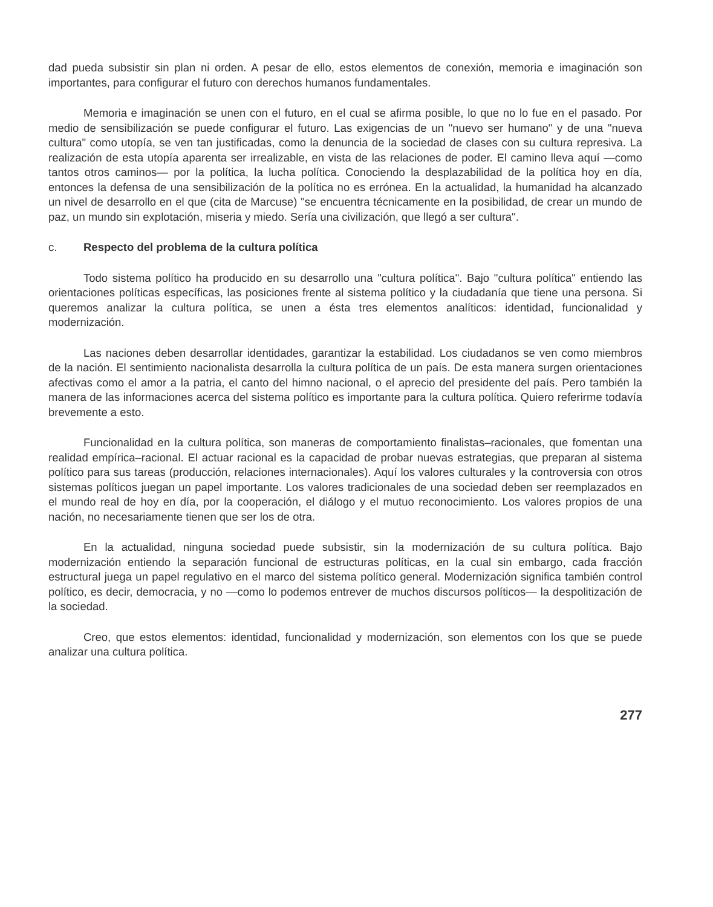dad pueda subsistir sin plan ni orden. A pesar de ello, estos elementos de conexión, memoria e imaginación son importantes, para configurar el futuro con derechos humanos fundamentales.
Memoria e imaginación se unen con el futuro, en el cual se afirma posible, lo que no lo fue en el pasado. Por medio de sensibilización se puede configurar el futuro. Las exigencias de un "nuevo ser humano" y de una "nueva cultura" como utopía, se ven tan justificadas, como la denuncia de la sociedad de clases con su cultura represiva. La realización de esta utopía aparenta ser irrealizable, en vista de las relaciones de poder. El camino lleva aquí —como tantos otros caminos— por la política, la lucha política. Conociendo la desplazabilidad de la política hoy en día, entonces la defensa de una sensibilización de la política no es errónea. En la actualidad, la humanidad ha alcanzado un nivel de desarrollo en el que (cita de Marcuse) "se encuentra técnicamente en la posibilidad, de crear un mundo de paz, un mundo sin explotación, miseria y miedo. Sería una civilización, que llegó a ser cultura".
c. Respecto del problema de la cultura política
Todo sistema político ha producido en su desarrollo una "cultura política". Bajo "cultura política" entiendo las orientaciones políticas específicas, las posiciones frente al sistema político y la ciudadanía que tiene una persona. Si queremos analizar la cultura política, se unen a ésta tres elementos analíticos: identidad, funcionalidad y modernización.
Las naciones deben desarrollar identidades, garantizar la estabilidad. Los ciudadanos se ven como miembros de la nación. El sentimiento nacionalista desarrolla la cultura política de un país. De esta manera surgen orientaciones afectivas como el amor a la patria, el canto del himno nacional, o el aprecio del presidente del país. Pero también la manera de las informaciones acerca del sistema político es importante para la cultura política. Quiero referirme todavía brevemente a esto.
Funcionalidad en la cultura política, son maneras de comportamiento finalistas–racionales, que fomentan una realidad empírica–racional. El actuar racional es la capacidad de probar nuevas estrategias, que preparan al sistema político para sus tareas (producción, relaciones internacionales). Aquí los valores culturales y la controversia con otros sistemas políticos juegan un papel importante. Los valores tradicionales de una sociedad deben ser reemplazados en el mundo real de hoy en día, por la cooperación, el diálogo y el mutuo reconocimiento. Los valores propios de una nación, no necesariamente tienen que ser los de otra.
En la actualidad, ninguna sociedad puede subsistir, sin la modernización de su cultura política. Bajo modernización entiendo la separación funcional de estructuras políticas, en la cual sin embargo, cada fracción estructural juega un papel regulativo en el marco del sistema político general. Modernización significa también control político, es decir, democracia, y no —como lo podemos entrever de muchos discursos políticos— la despolitización de la sociedad.
Creo, que estos elementos: identidad, funcionalidad y modernización, son elementos con los que se puede analizar una cultura política.
277